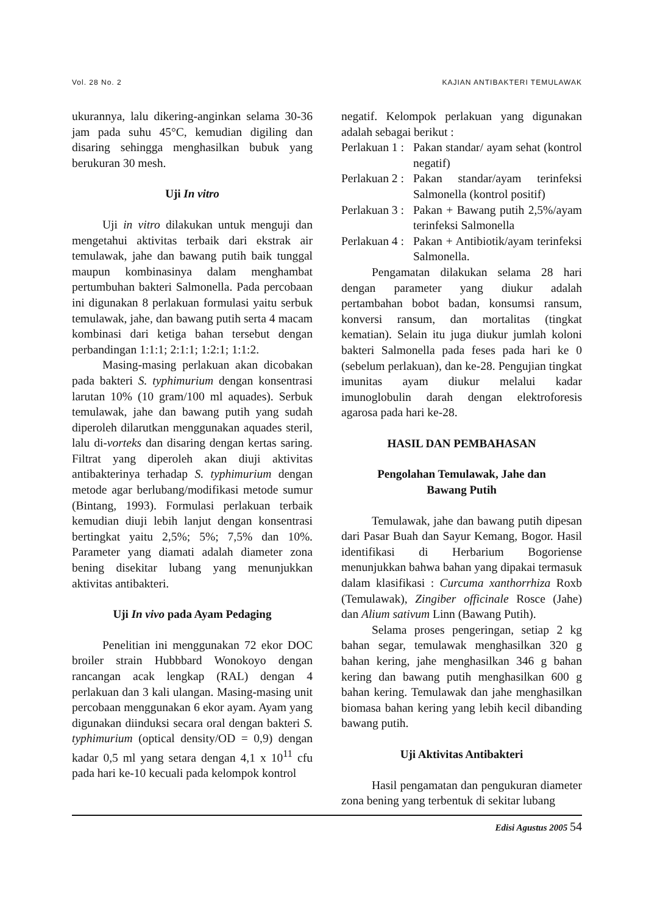Vol. 28 No. 2 KAJIAN ANTIBAKTERI TEMULAWAK
ukurannya, lalu dikering-anginkan selama 30-36 jam pada suhu 45°C, kemudian digiling dan disaring sehingga menghasilkan bubuk yang berukuran 30 mesh.
Uji In vitro
Uji in vitro dilakukan untuk menguji dan mengetahui aktivitas terbaik dari ekstrak air temulawak, jahe dan bawang putih baik tunggal maupun kombinasinya dalam menghambat pertumbuhan bakteri Salmonella. Pada percobaan ini digunakan 8 perlakuan formulasi yaitu serbuk temulawak, jahe, dan bawang putih serta 4 macam kombinasi dari ketiga bahan tersebut dengan perbandingan 1:1:1; 2:1:1; 1:2:1; 1:1:2.
Masing-masing perlakuan akan dicobakan pada bakteri S. typhimurium dengan konsentrasi larutan 10% (10 gram/100 ml aquades). Serbuk temulawak, jahe dan bawang putih yang sudah diperoleh dilarutkan menggunakan aquades steril, lalu di-vorteks dan disaring dengan kertas saring. Filtrat yang diperoleh akan diuji aktivitas antibakterinya terhadap S. typhimurium dengan metode agar berlubang/modifikasi metode sumur (Bintang, 1993). Formulasi perlakuan terbaik kemudian diuji lebih lanjut dengan konsentrasi bertingkat yaitu 2,5%; 5%; 7,5% dan 10%. Parameter yang diamati adalah diameter zona bening disekitar lubang yang menunjukkan aktivitas antibakteri.
Uji In vivo pada Ayam Pedaging
Penelitian ini menggunakan 72 ekor DOC broiler strain Hubbbard Wonokoyo dengan rancangan acak lengkap (RAL) dengan 4 perlakuan dan 3 kali ulangan. Masing-masing unit percobaan menggunakan 6 ekor ayam. Ayam yang digunakan diinduksi secara oral dengan bakteri S. typhimurium (optical density/OD = 0,9) dengan kadar 0,5 ml yang setara dengan 4,1 x 10<sup>11</sup> cfu pada hari ke-10 kecuali pada kelompok kontrol
negatif. Kelompok perlakuan yang digunakan adalah sebagai berikut :
Perlakuan 1 : Pakan standar/ ayam sehat (kontrol negatif)
Perlakuan 2 : Pakan standar/ayam terinfeksi Salmonella (kontrol positif)
Perlakuan 3 : Pakan + Bawang putih 2,5%/ayam terinfeksi Salmonella
Perlakuan 4 : Pakan + Antibiotik/ayam terinfeksi Salmonella.
Pengamatan dilakukan selama 28 hari dengan parameter yang diukur adalah pertambahan bobot badan, konsumsi ransum, konversi ransum, dan mortalitas (tingkat kematian). Selain itu juga diukur jumlah koloni bakteri Salmonella pada feses pada hari ke 0 (sebelum perlakuan), dan ke-28. Pengujian tingkat imunitas ayam diukur melalui kadar imunoglobulin darah dengan elektroforesis agarosa pada hari ke-28.
HASIL DAN PEMBAHASAN
Pengolahan Temulawak, Jahe dan
Bawang Putih
Temulawak, jahe dan bawang putih dipesan dari Pasar Buah dan Sayur Kemang, Bogor. Hasil identifikasi di Herbarium Bogoriense menunjukkan bahwa bahan yang dipakai termasuk dalam klasifikasi : Curcuma xanthorrhiza Roxb (Temulawak), Zingiber officinale Rosce (Jahe) dan Alium sativum Linn (Bawang Putih).
Selama proses pengeringan, setiap 2 kg bahan segar, temulawak menghasilkan 320 g bahan kering, jahe menghasilkan 346 g bahan kering dan bawang putih menghasilkan 600 g bahan kering. Temulawak dan jahe menghasilkan biomasa bahan kering yang lebih kecil dibanding bawang putih.
Uji Aktivitas Antibakteri
Hasil pengamatan dan pengukuran diameter zona bening yang terbentuk di sekitar lubang
Edisi Agustus 2005 54